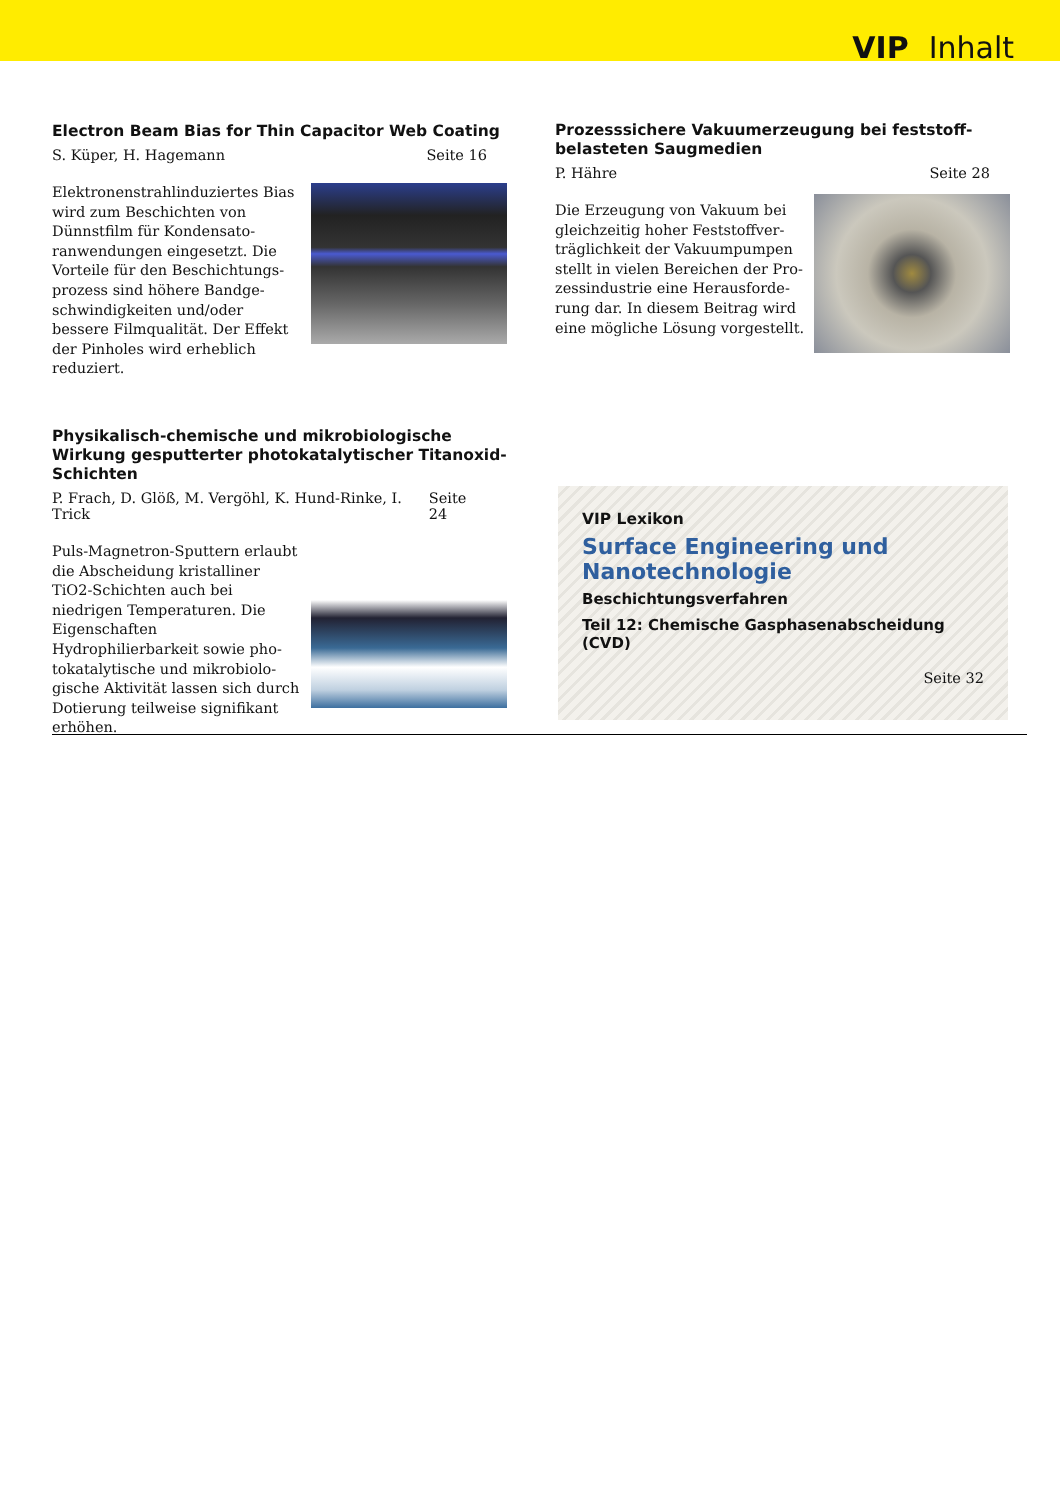VIP Inhalt
Electron Beam Bias for Thin Capacitor Web Coating
S. Küper, H. Hagemann Seite 16
Elektronenstrahlinduziertes Bias wird zum Beschichten von Dünnstfilm für Kondensato­ranwendungen eingesetzt. Die Vorteile für den Beschichtungs­prozess sind höhere Bandge­schwindigkeiten und/oder bessere Filmqualität. Der Effekt der Pin­holes wird erheblich reduziert.
Prozesssichere Vakuumerzeugung bei feststoff­belasteten Saugmedien
P. Hähre Seite 28
Die Erzeugung von Vakuum bei gleichzeitig hoher Feststoffver­träglichkeit der Vakuumpumpen stellt in vielen Bereichen der Pro­zessindustrie eine Herausforde­rung dar. In diesem Beitrag wird eine mögliche Lösung vorgestellt.
Physikalisch-chemische und mikrobiologische Wirkung gesputterter photokatalytischer Titanoxid-Schichten
P. Frach, D. Glöß, M. Vergöhl, K. Hund-Rinke, I. Trick Seite 24
Puls-Magnetron-Sputtern erlaubt die Abscheidung kristalliner TiO2-Schichten auch bei niedrigen Temperaturen. Die Eigenschaften Hydrophilierbarkeit sowie pho­tokatalytische und mikrobiolo­gische Aktivität lassen sich durch Dotierung teilweise signifikant erhöhen.
VIP Lexikon
Surface Engineering und
Nanotechnologie
Beschichtungsverfahren
Teil 12: Chemische Gasphasenabscheidung (CVD)
Seite 32